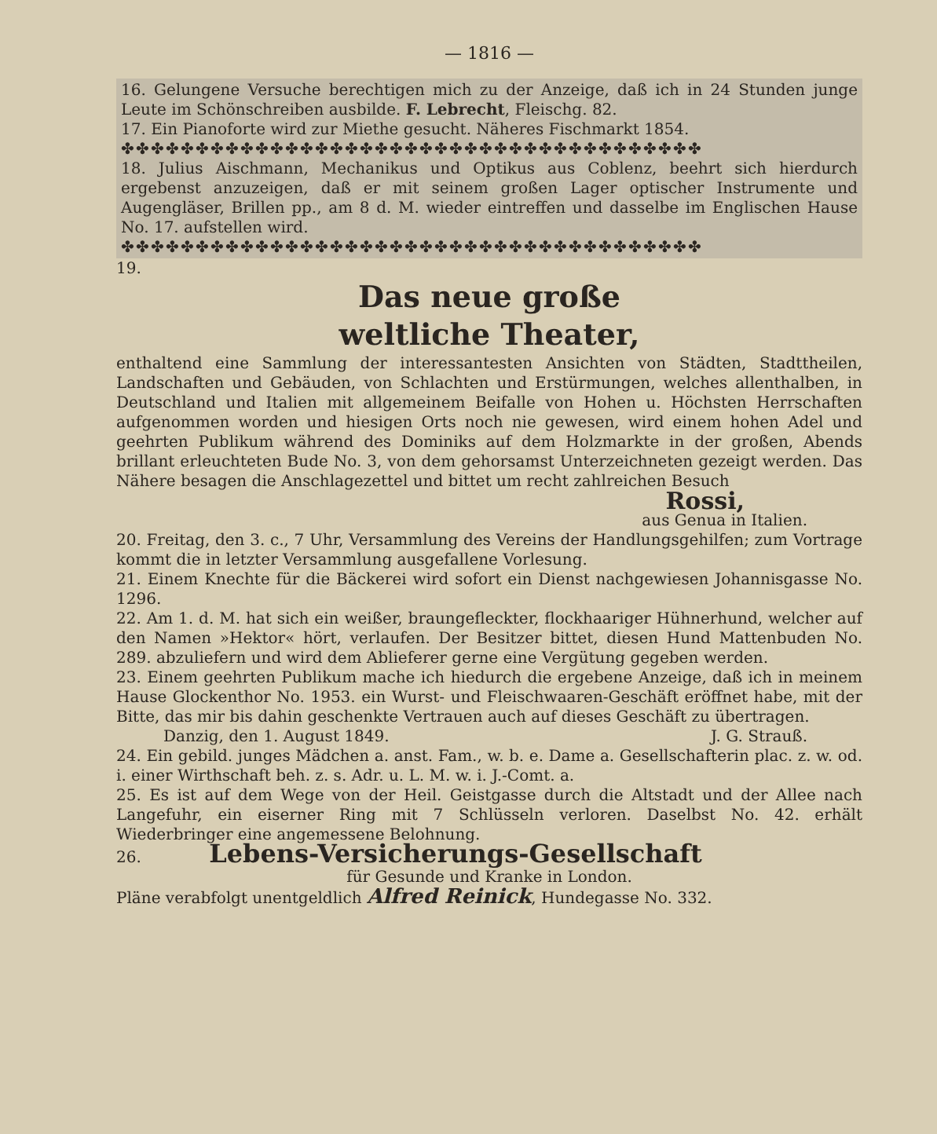— 1816 —
16. Gelungene Versuche berechtigen mich zu der Anzeige, daß ich in 24 Stunden junge Leute im Schönschreiben ausbilde. F. Lebrecht, Fleischg. 82.
17. Ein Pianoforte wird zur Miethe gesucht. Näheres Fischmarkt 1854.
✤✤✤✤✤✤✤✤✤✤✤✤✤✤✤✤✤✤✤✤✤✤✤✤✤✤✤✤✤✤✤✤✤✤✤✤✤✤✤
18. Julius Aischmann, Mechanikus und Optikus aus Coblenz, beehrt sich hierdurch ergebenst anzuzeigen, daß er mit seinem großen Lager optischer Instrumente und Augengläser, Brillen pp., am 8 d. M. wieder eintreffen und dasselbe im Englischen Hause No. 17. aufstellen wird.
✤✤✤✤✤✤✤✤✤✤✤✤✤✤✤✤✤✤✤✤✤✤✤✤✤✤✤✤✤✤✤✤✤✤✤✤✤✤✤
19.
Das neue große
weltliche Theater,
enthaltend eine Sammlung der interessantesten Ansichten von Städten, Stadttheilen, Landschaften und Gebäuden, von Schlachten und Erstürmungen, welches allenthalben, in Deutschland und Italien mit allgemeinem Beifalle von Hohen u. Höchsten Herrschaften aufgenommen worden und hiesigen Orts noch nie gewesen, wird einem hohen Adel und geehrten Publikum während des Dominiks auf dem Holzmarkte in der großen, Abends brillant erleuchteten Bude No. 3, von dem gehorsamst Unterzeichneten gezeigt werden. Das Nähere besagen die Anschlagezettel und bittet um recht zahlreichen Besuch
Rossi,
aus Genua in Italien.
20. Freitag, den 3. c., 7 Uhr, Versammlung des Vereins der Handlungsgehilfen; zum Vortrage kommt die in letzter Versammlung ausgefallene Vorlesung.
21. Einem Knechte für die Bäckerei wird sofort ein Dienst nachgewiesen Johannisgasse No. 1296.
22. Am 1. d. M. hat sich ein weißer, braungefleckter, flockhaariger Hühnerhund, welcher auf den Namen »Hektor« hört, verlaufen. Der Besitzer bittet, diesen Hund Mattenbuden No. 289. abzuliefern und wird dem Ablieferer gerne eine Vergütung gegeben werden.
23. Einem geehrten Publikum mache ich hiedurch die ergebene Anzeige, daß ich in meinem Hause Glockenthor No. 1953. ein Wurst- und Fleischwaaren-Geschäft eröffnet habe, mit der Bitte, das mir bis dahin geschenkte Vertrauen auch auf dieses Geschäft zu übertragen. J. G. Strauß.
Danzig, den 1. August 1849.
24. Ein gebild. junges Mädchen a. anst. Fam., w. b. e. Dame a. Gesellschafterin plac. z. w. od. i. einer Wirthschaft beh. z. s. Adr. u. L. M. w. i. J.-Comt. a.
25. Es ist auf dem Wege von der Heil. Geistgasse durch die Altstadt und der Allee nach Langefuhr, ein eiserner Ring mit 7 Schlüsseln verloren. Daselbst No. 42. erhält Wiederbringer eine angemessene Belohnung.
26. Lebens-Versicherungs-Gesellschaft
für Gesunde und Kranke in London.
Pläne verabfolgt unentgeldlich Alfred Reinick, Hundegasse No. 332.